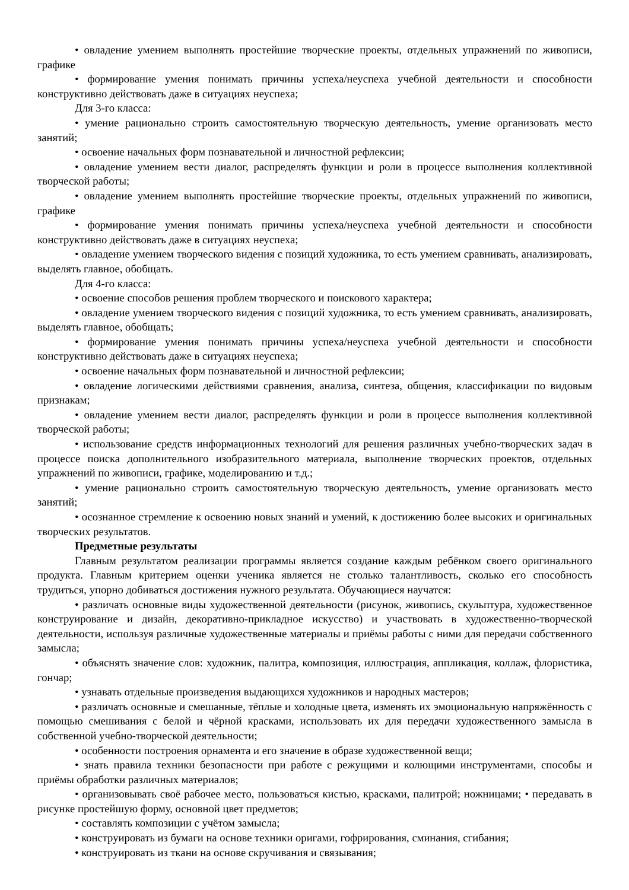• овладение умением выполнять простейшие творческие проекты, отдельных упражнений по живописи, графике
• формирование умения понимать причины успеха/неуспеха учебной деятельности и способности конструктивно действовать даже в ситуациях неуспеха;
Для 3-го класса:
• умение рационально строить самостоятельную творческую деятельность, умение организовать место занятий;
• освоение начальных форм познавательной и личностной рефлексии;
• овладение умением вести диалог, распределять функции и роли в процессе выполнения коллективной творческой работы;
• овладение умением выполнять простейшие творческие проекты, отдельных упражнений по живописи, графике
• формирование умения понимать причины успеха/неуспеха учебной деятельности и способности конструктивно действовать даже в ситуациях неуспеха;
• овладение умением творческого видения с позиций художника, то есть умением сравнивать, анализировать, выделять главное, обобщать.
Для 4-го класса:
• освоение способов решения проблем творческого и поискового характера;
• овладение умением творческого видения с позиций художника, то есть умением сравнивать, анализировать, выделять главное, обобщать;
• формирование умения понимать причины успеха/неуспеха учебной деятельности и способности конструктивно действовать даже в ситуациях неуспеха;
• освоение начальных форм познавательной и личностной рефлексии;
• овладение логическими действиями сравнения, анализа, синтеза, общения, классификации по видовым признакам;
• овладение умением вести диалог, распределять функции и роли в процессе выполнения коллективной творческой работы;
• использование средств информационных технологий для решения различных учебно-творческих задач в процессе поиска дополнительного изобразительного материала, выполнение творческих проектов, отдельных упражнений по живописи, графике, моделированию и т.д.;
• умение рационально строить самостоятельную творческую деятельность, умение организовать место занятий;
• осознанное стремление к освоению новых знаний и умений, к достижению более высоких и оригинальных творческих результатов.
Предметные результаты
Главным результатом реализации программы является создание каждым ребёнком своего оригинального продукта. Главным критерием оценки ученика является не столько талантливость, сколько его способность трудиться, упорно добиваться достижения нужного результата. Обучающиеся научатся:
• различать основные виды художественной деятельности (рисунок, живопись, скульптура, художественное конструирование и дизайн, декоративно-прикладное искусство) и участвовать в художественно-творческой деятельности, используя различные художественные материалы и приёмы работы с ними для передачи собственного замысла;
• объяснять значение слов: художник, палитра, композиция, иллюстрация, аппликация, коллаж, флористика, гончар;
• узнавать отдельные произведения выдающихся художников и народных мастеров;
• различать основные и смешанные, тёплые и холодные цвета, изменять их эмоциональную напряжённость с помощью смешивания с белой и чёрной красками, использовать их для передачи художественного замысла в собственной учебно-творческой деятельности;
• особенности построения орнамента и его значение в образе художественной вещи;
• знать правила техники безопасности при работе с режущими и колющими инструментами, способы и приёмы обработки различных материалов;
• организовывать своё рабочее место, пользоваться кистью, красками, палитрой; ножницами; • передавать в рисунке простейшую форму, основной цвет предметов;
• составлять композиции с учётом замысла;
• конструировать из бумаги на основе техники оригами, гофрирования, сминания, сгибания;
• конструировать из ткани на основе скручивания и связывания;